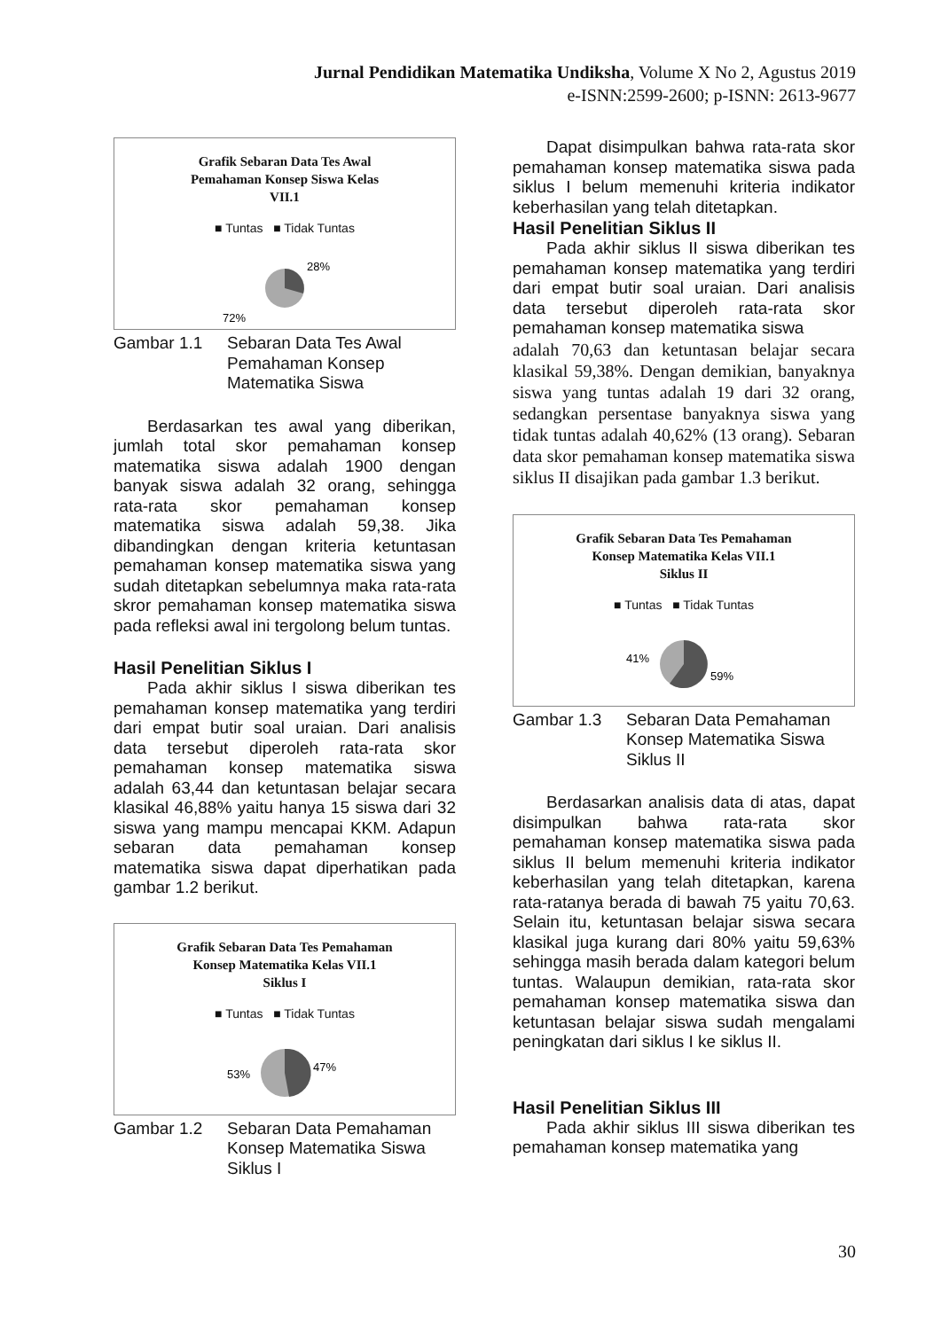Jurnal Pendidikan Matematika Undiksha, Volume X No 2, Agustus 2019
e-ISNN:2599-2600; p-ISNN: 2613-9677
Grafik Sebaran Data Tes Awal
Pemahaman Konsep Siswa Kelas
VII.1
■ Tuntas ■ Tidak Tuntas
28%
72%
Gambar 1.1 Sebaran Data Tes Awal Pemahaman Konsep Matematika Siswa
Berdasarkan tes awal yang diberikan, jumlah total skor pemahaman konsep matematika siswa adalah 1900 dengan banyak siswa adalah 32 orang, sehingga rata-rata skor pemahaman konsep matematika siswa adalah 59,38. Jika dibandingkan dengan kriteria ketuntasan pemahaman konsep matematika siswa yang sudah ditetapkan sebelumnya maka rata-rata skror pemahaman konsep matematika siswa pada refleksi awal ini tergolong belum tuntas.
Hasil Penelitian Siklus I
Pada akhir siklus I siswa diberikan tes pemahaman konsep matematika yang terdiri dari empat butir soal uraian. Dari analisis data tersebut diperoleh rata-rata skor pemahaman konsep matematika siswa adalah 63,44 dan ketuntasan belajar secara klasikal 46,88% yaitu hanya 15 siswa dari 32 siswa yang mampu mencapai KKM. Adapun sebaran data pemahaman konsep matematika siswa dapat diperhatikan pada gambar 1.2 berikut.
Grafik Sebaran Data Tes Pemahaman
Konsep Matematika Kelas VII.1
Siklus I
■ Tuntas ■ Tidak Tuntas
47%
53%
Gambar 1.2 Sebaran Data Pemahaman Konsep Matematika Siswa Siklus I
Dapat disimpulkan bahwa rata-rata skor pemahaman konsep matematika siswa pada siklus I belum memenuhi kriteria indikator keberhasilan yang telah ditetapkan.
Hasil Penelitian Siklus II
Pada akhir siklus II siswa diberikan tes pemahaman konsep matematika yang terdiri dari empat butir soal uraian. Dari analisis data tersebut diperoleh rata-rata skor pemahaman konsep matematika siswa
adalah 70,63 dan ketuntasan belajar secara klasikal 59,38%. Dengan demikian, banyaknya siswa yang tuntas adalah 19 dari 32 orang, sedangkan persentase banyaknya siswa yang tidak tuntas adalah 40,62% (13 orang). Sebaran data skor pemahaman konsep matematika siswa siklus II disajikan pada gambar 1.3 berikut.
Grafik Sebaran Data Tes Pemahaman
Konsep Matematika Kelas VII.1
Siklus II
■ Tuntas ■ Tidak Tuntas
59%
41%
Gambar 1.3 Sebaran Data Pemahaman Konsep Matematika Siswa Siklus II
Berdasarkan analisis data di atas, dapat disimpulkan bahwa rata-rata skor pemahaman konsep matematika siswa pada siklus II belum memenuhi kriteria indikator keberhasilan yang telah ditetapkan, karena rata-ratanya berada di bawah 75 yaitu 70,63. Selain itu, ketuntasan belajar siswa secara klasikal juga kurang dari 80% yaitu 59,63% sehingga masih berada dalam kategori belum tuntas. Walaupun demikian, rata-rata skor pemahaman konsep matematika siswa dan ketuntasan belajar siswa sudah mengalami peningkatan dari siklus I ke siklus II.
Hasil Penelitian Siklus III
Pada akhir siklus III siswa diberikan tes pemahaman konsep matematika yang
30